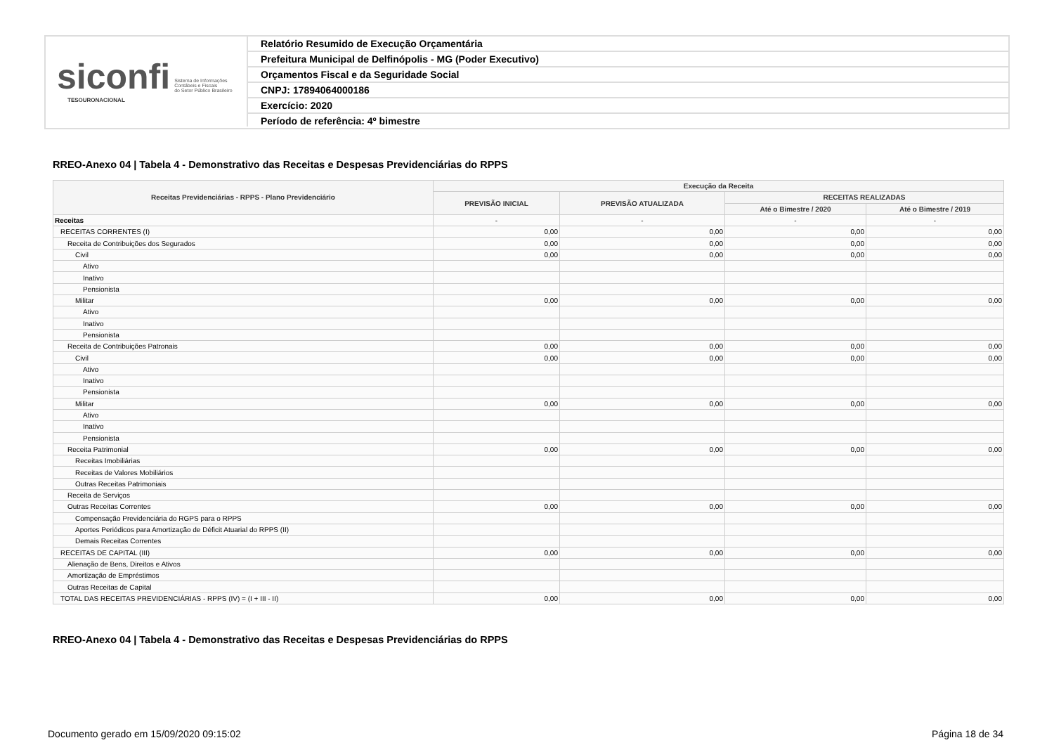siconfi Sistema de Informações
Contábeis e Fiscais
do Setor Público Brasileiro
TESOURONACIONAL
Relatório Resumido de Execução Orçamentária
Prefeitura Municipal de Delfinópolis - MG (Poder Executivo)
Orçamentos Fiscal e da Seguridade Social
CNPJ: 17894064000186
Exercício: 2020
Período de referência: 4º bimestre
RREO-Anexo 04 | Tabela 4 - Demonstrativo das Receitas e Despesas Previdenciárias do RPPS
| Receitas Previdenciárias - RPPS - Plano Previdenciário | Execução da Receita | | | |
| --- | --- | --- | --- | --- |
| | PREVISÃO INICIAL | PREVISÃO ATUALIZADA | RECEITAS REALIZADAS | |
| | | | Até o Bimestre / 2020 | Até o Bimestre / 2019 |
| Receitas | - | - | - | - |
| RECEITAS CORRENTES (I) | 0,00 | 0,00 | 0,00 | 0,00 |
| Receita de Contribuições dos Segurados | 0,00 | 0,00 | 0,00 | 0,00 |
| Civil | 0,00 | 0,00 | 0,00 | 0,00 |
| Ativo | | | | |
| Inativo | | | | |
| Pensionista | | | | |
| Militar | 0,00 | 0,00 | 0,00 | 0,00 |
| Ativo | | | | |
| Inativo | | | | |
| Pensionista | | | | |
| Receita de Contribuições Patronais | 0,00 | 0,00 | 0,00 | 0,00 |
| Civil | 0,00 | 0,00 | 0,00 | 0,00 |
| Ativo | | | | |
| Inativo | | | | |
| Pensionista | | | | |
| Militar | 0,00 | 0,00 | 0,00 | 0,00 |
| Ativo | | | | |
| Inativo | | | | |
| Pensionista | | | | |
| Receita Patrimonial | 0,00 | 0,00 | 0,00 | 0,00 |
| Receitas Imobiliárias | | | | |
| Receitas de Valores Mobiliários | | | | |
| Outras Receitas Patrimoniais | | | | |
| Receita de Serviços | | | | |
| Outras Receitas Correntes | 0,00 | 0,00 | 0,00 | 0,00 |
| Compensação Previdenciária do RGPS para o RPPS | | | | |
| Aportes Periódicos para Amortização de Déficit Atuarial do RPPS (II) | | | | |
| Demais Receitas Correntes | | | | |
| RECEITAS DE CAPITAL (III) | 0,00 | 0,00 | 0,00 | 0,00 |
| Alienação de Bens, Direitos e Ativos | | | | |
| Amortização de Empréstimos | | | | |
| Outras Receitas de Capital | | | | |
| TOTAL DAS RECEITAS PREVIDENCIÁRIAS - RPPS (IV) = (I + III - II) | 0,00 | 0,00 | 0,00 | 0,00 |
RREO-Anexo 04 | Tabela 4 - Demonstrativo das Receitas e Despesas Previdenciárias do RPPS
Documento gerado em 15/09/2020 09:15:02
Página 18 de 34